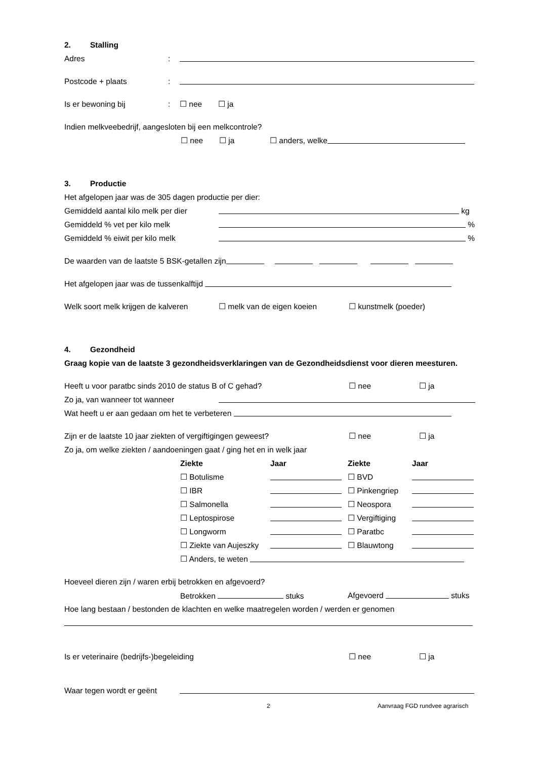2. Stalling
Adres:
Postcode + plaats:
Is er bewoning bij: ☐ nee ☐ ja
Indien melkveebedrijf, aangesloten bij een melkcontrole?
☐ nee ☐ ja ☐ anders, welke
3. Productie
Het afgelopen jaar was de 305 dagen productie per dier:
Gemiddeld aantal kilo melk per dier kg
Gemiddeld % vet per kilo melk %
Gemiddeld % eiwit per kilo melk %
De waarden van de laatste 5 BSK-getallen zijn
Het afgelopen jaar was de tussenkalftijd
Welk soort melk krijgen de kalveren ☐ melk van de eigen koeien ☐ kunstmelk (poeder)
4. Gezondheid
Graag kopie van de laatste 3 gezondheidsverklaringen van de Gezondheidsdienst voor dieren meesturen.
Heeft u voor paratbc sinds 2010 de status B of C gehad? ☐ nee ☐ ja
Zo ja, van wanneer tot wanneer
Wat heeft u er aan gedaan om het te verbeteren
Zijn er de laatste 10 jaar ziekten of vergiftigingen geweest? ☐ nee ☐ ja
Zo ja, om welke ziekten / aandoeningen gaat / ging het en in welk jaar
Ziekte Jaar Ziekte Jaar
☐ Botulisme ☐ BVD
☐ IBR ☐ Pinkengriep
☐ Salmonella ☐ Neospora
☐ Leptospirose ☐ Vergiftiging
☐ Longworm ☐ Paratbc
☐ Ziekte van Aujeszky ☐ Blauwtong
☐ Anders, te weten
Hoeveel dieren zijn / waren erbij betrokken en afgevoerd?
Betrokken stuks Afgevoerd stuks
Hoe lang bestaan / bestonden de klachten en welke maatregelen worden / werden er genomen
Is er veterinaire (bedrijfs-)begeleiding ☐ nee ☐ ja
Waar tegen wordt er geënt
2 Aanvraag FGD rundvee agrarisch